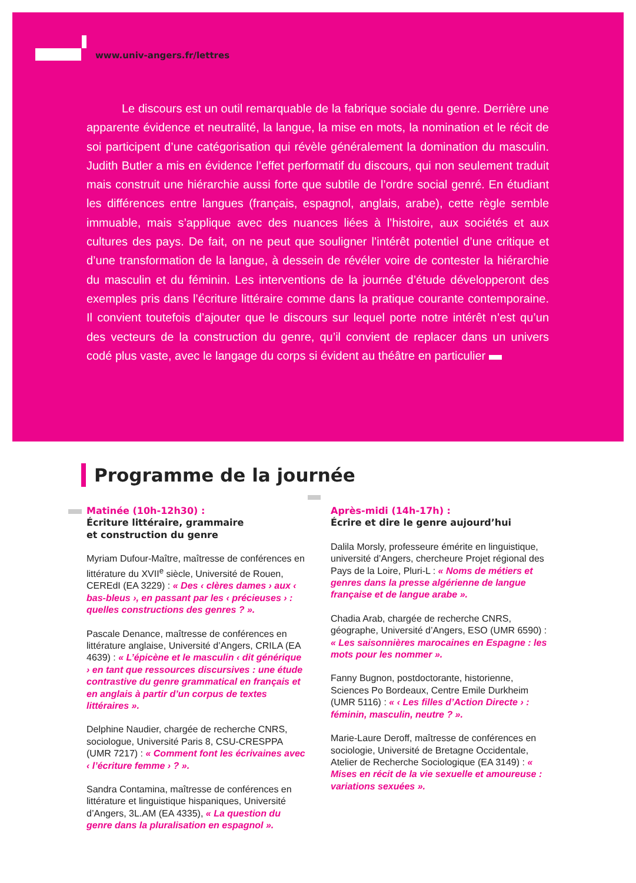www.univ-angers.fr/lettres
   Le discours est un outil remarquable de la fabrique sociale du genre. Derrière une apparente évidence et neutralité, la langue, la mise en mots, la nomination et le récit de soi participent d’une catégorisation qui révèle généralement la domination du masculin. Judith Butler a mis en évidence l’effet performatif du discours, qui non seulement traduit mais construit une hiérarchie aussi forte que subtile de l’ordre social genré. En étudiant les différences entre langues (français, espagnol, anglais, arabe), cette règle semble immuable, mais s’applique avec des nuances liées à l’histoire, aux sociétés et aux cultures des pays. De fait, on ne peut que souligner l’intérêt potentiel d’une critique et d’une transformation de la langue, à dessein de révéler voire de contester la hiérarchie du masculin et du féminin. Les interventions de la journée d’étude développeront des exemples pris dans l’écriture littéraire comme dans la pratique courante contemporaine. Il convient toutefois d’ajouter que le discours sur lequel porte notre intérêt n’est qu’un des vecteurs de la construction du genre, qu’il convient de replacer dans un univers codé plus vaste, avec le langage du corps si évident au théâtre en particulier
Programme de la journée
Matinée (10h-12h30) :
Écriture littéraire, grammaire
et construction du genre
Myriam Dufour-Maître, maîtresse de conférences en littérature du XVII<sup>e</sup> siècle, Université de Rouen, CEREdI (EA 3229) : « Des ‹ clères dames › aux ‹ bas-bleus ›, en passant par les ‹ précieuses › : quelles constructions des genres ? ».
Pascale Denance, maîtresse de conférences en littérature anglaise, Université d’Angers, CRILA (EA 4639) : « L’épicène et le masculin ‹ dit générique › en tant que ressources discursives : une étude contrastive du genre grammatical en français et en anglais à partir d’un corpus de textes littéraires ».
Delphine Naudier, chargée de recherche CNRS, sociologue, Université Paris 8, CSU-CRESPPA (UMR 7217) : « Comment font les écrivaines avec ‹ l’écriture femme › ? ».
Sandra Contamina, maîtresse de conférences en littérature et linguistique hispaniques, Université d’Angers, 3L.AM (EA 4335), « La question du genre dans la pluralisation en espagnol ».
Après-midi (14h-17h) :
Écrire et dire le genre aujourd’hui
Dalila Morsly, professeure émérite en linguistique, université d’Angers, chercheure Projet régional des Pays de la Loire, Pluri-L : « Noms de métiers et genres dans la presse algérienne de langue française et de langue arabe ».
Chadia Arab, chargée de recherche CNRS, géographe, Université d’Angers, ESO (UMR 6590) : « Les saisonnières marocaines en Espagne : les mots pour les nommer ».
Fanny Bugnon, postdoctorante, historienne, Sciences Po Bordeaux, Centre Emile Durkheim (UMR 5116) : « ‹ Les filles d’Action Directe › : féminin, masculin, neutre ? ».
Marie-Laure Deroff, maîtresse de conférences en sociologie, Université de Bretagne Occidentale, Atelier de Recherche Sociologique (EA 3149) : « Mises en récit de la vie sexuelle et amoureuse : variations sexuées ».